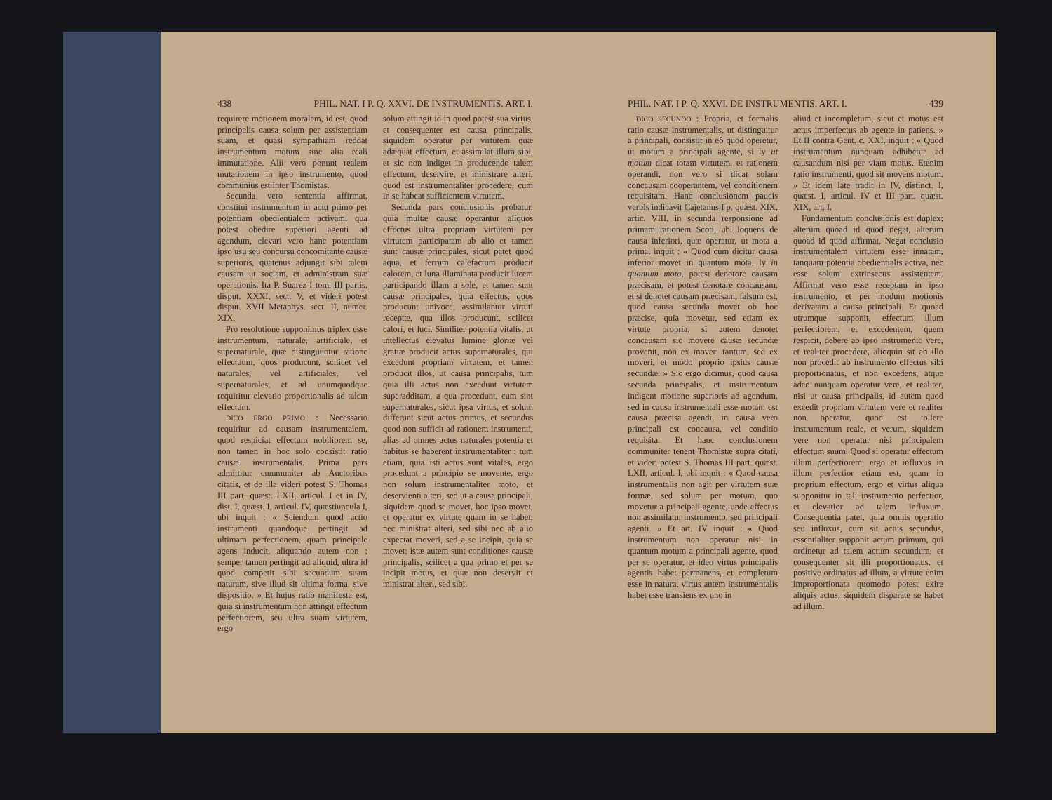438 PHIL. NAT. I P. Q. XXVI. DE INSTRUMENTIS. ART. I.
requirere motionem moralem, id est, quod principalis causa solum per assistentiam suam, et quasi sympathiam reddat instrumentum motum sine alia reali immutatione. Alii vero ponunt realem mutationem in ipso instrumento, quod communius est inter Thomistas.
Secunda vero sententia affirmat, constitui instrumentum in actu primo per potentiam obedientialem activam, qua potest obedire superiori agenti ad agendum, elevari vero hanc potentiam ipso usu seu concursu concomitante causæ superioris, quatenus adjungit sibi talem causam ut sociam, et administram suæ operationis. Ita P. Suarez I tom. III partis, disput. XXXI, sect. V, et videri potest disput. XVII Metaphys. sect. II, numer. XIX.
Pro resolutione supponimus triplex esse instrumentum, naturale, artificiale, et supernaturale, quæ distinguuntur ratione effectuum, quos producunt, scilicet vel naturales, vel artificiales, vel supernaturales, et ad unumquodque requiritur elevatio proportionalis ad talem effectum.
DICO ERGO PRIMO : Necessario requiritur ad causam instrumentalem, quod respiciat effectum nobiliorem se, non tamen in hoc solo consistit ratio causæ instrumentalis. Prima pars admittitur cummuniter ab Auctoribus citatis, et de illa videri potest S. Thomas III part. quæst. LXII, articul. I et in IV, dist. I, quæst. I, articul. IV, quæstiuncula I, ubi inquit : « Sciendum quod actio instrumenti quandoque pertingit ad ultimam perfectionem, quam principale agens inducit, aliquando autem non ; semper tamen pertingit ad aliquid, ultra id quod competit sibi secundum suam naturam, sive illud sit ultima forma, sive dispositio. » Et hujus ratio manifesta est, quia si instrumentum non attingit effectum perfectiorem, seu ultra suam virtutem, ergo
solum attingit id in quod potest sua virtus, et consequenter est causa principalis, siquidem operatur per virtutem quæ adæquat effectum, et assimilat illum sibi, et sic non indiget in producendo talem effectum, deservire, et ministrare alteri, quod est instrumentaliter procedere, cum in se habeat sufficientem virtutem.
Secunda pars conclusionis probatur, quia multæ causæ operantur aliquos effectus ultra propriam virtutem per virtutem participatam ab alio et tamen sunt causæ principales, sicut patet quod aqua, et ferrum calefactum producit calorem, et luna illuminata producit lucem participando illam a sole, et tamen sunt causæ principales, quia effectus, quos producunt univoce, assimilantur virtuti receptæ, qua illos producunt, scilicet calori, et luci. Similiter potentia vitalis, ut intellectus elevatus lumine gloriæ vel gratiæ producit actus supernaturales, qui excedunt propriam virtutem, et tamen producit illos, ut causa principalis, tum quia illi actus non excedunt virtutem superadditam, a qua procedunt, cum sint supernaturales, sicut ipsa virtus, et solum differunt sicut actus primus, et secundus quod non sufficit ad rationem instrumenti, alias ad omnes actus naturales potentia et habitus se haberent instrumentaliter : tum etiam, quia isti actus sunt vitales, ergo procedunt a principio se movente, ergo non solum instrumentaliter moto, et deservienti alteri, sed ut a causa principali, siquidem quod se movet, hoc ipso movet, et operatur ex virtute quam in se habet, nec ministrat alteri, sed sibi nec ab alio expectat moveri, sed a se incipit, quia se movet; istæ autem sunt conditiones causæ principalis, scilicet a qua primo et per se incipit motus, et quæ non deservit et ministrat alteri, sed sibi.
PHIL. NAT. I P. Q. XXVI. DE INSTRUMENTIS. ART. I. 439
DICO SECUNDO : Propria, et formalis ratio causæ instrumentalis, ut distinguitur a principali, consistit in eô quod operetur, ut motum a principali agente, si ly ut motum dicat totam virtutem, et rationem operandi, non vero si dicat solam concausam cooperantem, vel conditionem requisitam. Hanc conclusionem paucis verbis indicavit Cajetanus I p. quæst. XIX, artic. VIII, in secunda responsione ad primam rationem Scoti, ubi loquens de causa inferiori, quæ operatur, ut mota a prima, inquit : « Quod cum dicitur causa inferior movet in quantum mota, ly in quantum mota, potest denotore causam præcisam, et potest denotare concausam, et si denotet causam præcisam, falsum est, quod causa secunda movet ob hoc præcise, quia movetur, sed etiam ex virtute propria, si autem denotet concausam sic movere causæ secundæ provenit, non ex moveri tantum, sed ex moveri, et modo proprio ipsius causæ secundæ. » Sic ergo dicimus, quod causa secunda principalis, et instrumentum indigent motione superioris ad agendum, sed in causa instrumentali esse motam est causa præcisa agendi, in causa vero principali est concausa, vel conditio requisita. Et hanc conclusionem communiter tenent Thomistæ supra citati, et videri potest S. Thomas III part. quæst. LXII, articul. I, ubi inquit : « Quod causa instrumentalis non agit per virtutem suæ formæ, sed solum per motum, quo movetur a principali agente, unde effectus non assimilatur instrumento, sed principali agenti. » Et art. IV inquit : « Quod instrumentum non operatur nisi in quantum motum a principali agente, quod per se operatur, et ideo virtus principalis agentis habet permanens, et completum esse in natura, virtus autem instrumentalis habet esse transiens ex uno in
aliud et incompletum, sicut et motus est actus imperfectus ab agente in patiens. » Et II contra Gent. c. XXI, inquit : « Quod instrumentum nunquam adhibetur ad causandum nisi per viam motus. Etenim ratio instrumenti, quod sit movens motum. » Et idem late tradit in IV, distinct. I, quæst. I, articul. IV et III part. quæst. XIX, art. I.
Fundamentum conclusionis est duplex; alterum quoad id quod negat, alterum quoad id quod affirmat. Negat conclusio instrumentalem virtutem esse innatam, tanquam potentia obedientialis activa, nec esse solum extrinsecus assistentem. Affirmat vero esse receptam in ipso instrumento, et per modum motionis derivatam a causa principali. Et quoad utrumque supponit, effectum illum perfectiorem, et excedentem, quem respicit, debere ab ipso instrumento vere, et realiter procedere, alioquin sit ab illo non procedit ab instrumento effectus sibi proportionatus, et non excedens, atque adeo nunquam operatur vere, et realiter, nisi ut causa principalis, id autem quod excedit propriam virtutem vere et realiter non operatur, quod est tollere instrumentum reale, et verum, siquidem vere non operatur nisi principalem effectum suum. Quod si operatur effectum illum perfectiorem, ergo et influxus in illum perfectior etiam est, quam in proprium effectum, ergo et virtus aliqua supponitur in tali instrumento perfectior, et elevatior ad talem influxum. Consequentia patet, quia omnis operatio seu influxus, cum sit actus secundus, essentialiter supponit actum primum, qui ordinetur ad talem actum secundum, et consequenter sit illi proportionatus, et positive ordinatus ad illum, a virtute enim improportionata quomodo potest exire aliquis actus, siquidem disparate se habet ad illum.